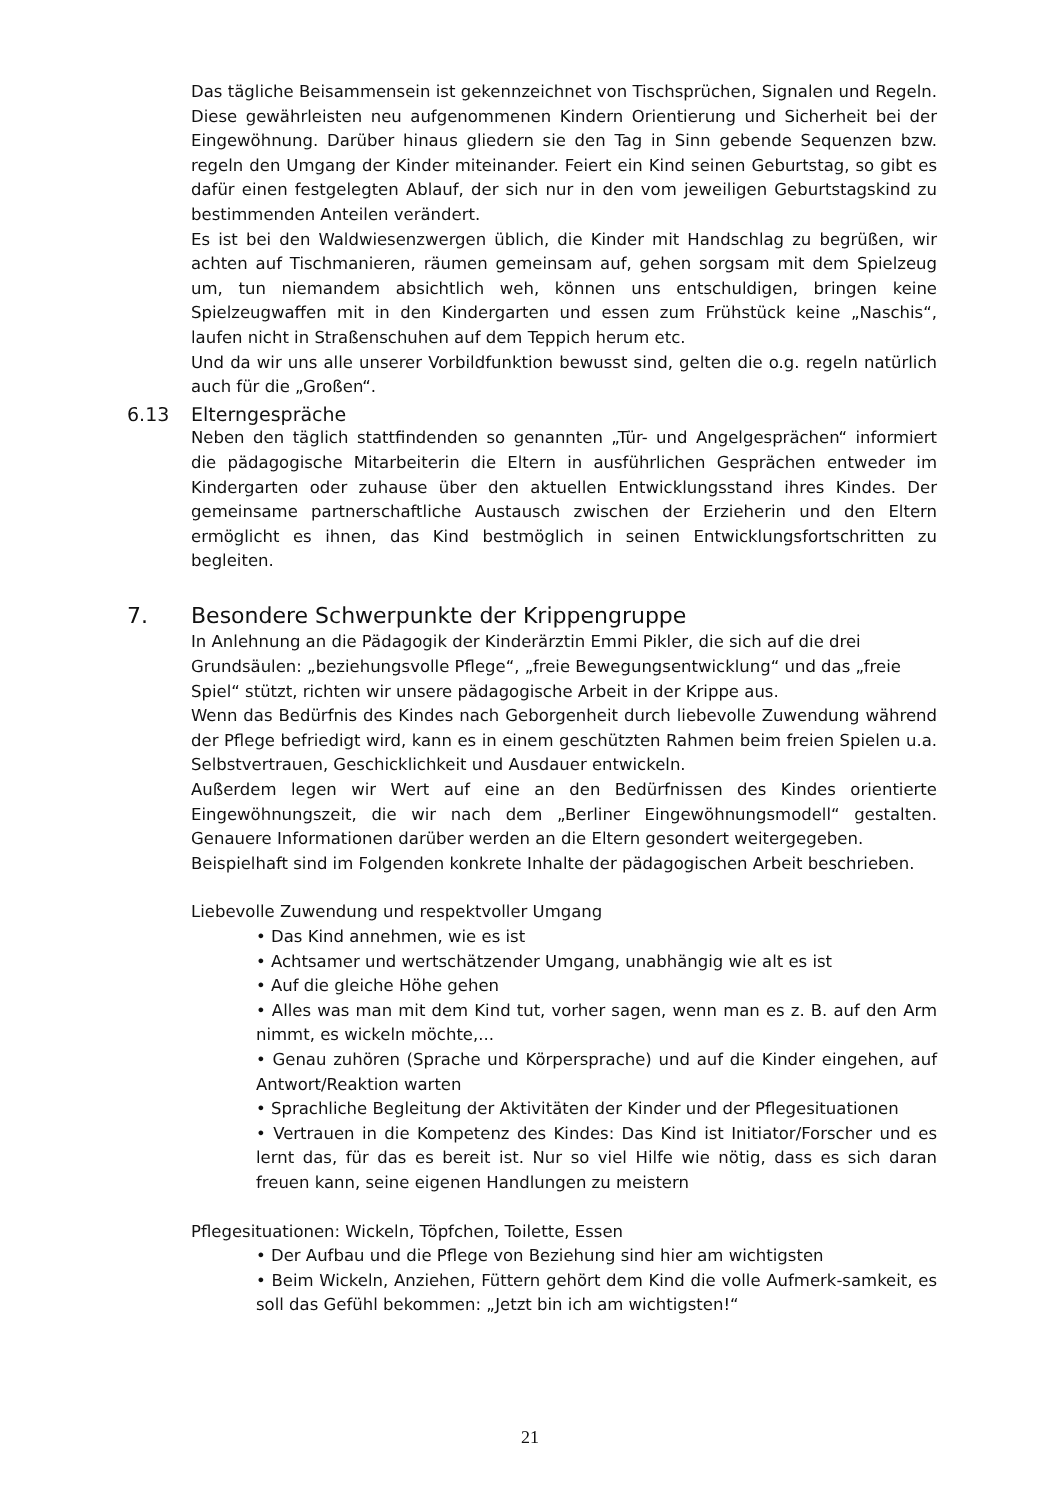Das tägliche Beisammensein ist gekennzeichnet von Tischsprüchen, Signalen und Regeln. Diese gewährleisten neu aufgenommenen Kindern Orientierung und Sicherheit bei der Eingewöhnung. Darüber hinaus gliedern sie den Tag in Sinn gebende Sequenzen bzw. regeln den Umgang der Kinder miteinander. Feiert ein Kind seinen Geburtstag, so gibt es dafür einen festgelegten Ablauf, der sich nur in den vom jeweiligen Geburtstagskind zu bestimmenden Anteilen verändert.
Es ist bei den Waldwiesenzwergen üblich, die Kinder mit Handschlag zu begrüßen, wir achten auf Tischmanieren, räumen gemeinsam auf, gehen sorgsam mit dem Spielzeug um, tun niemandem absichtlich weh, können uns entschuldigen, bringen keine Spielzeugwaffen mit in den Kindergarten und essen zum Frühstück keine „Naschis“, laufen nicht in Straßenschuhen auf dem Teppich herum etc.
Und da wir uns alle unserer Vorbildfunktion bewusst sind, gelten die o.g. regeln natürlich auch für die „Großen“.
6.13 Elterngespräche
Neben den täglich stattfindenden so genannten „Tür- und Angelgesprächen“ informiert die pädagogische Mitarbeiterin die Eltern in ausführlichen Gesprächen entweder im Kindergarten oder zuhause über den aktuellen Entwicklungsstand ihres Kindes. Der gemeinsame partnerschaftliche Austausch zwischen der Erzieherin und den Eltern ermöglicht es ihnen, das Kind bestmöglich in seinen Entwicklungsfortschritten zu begleiten.
7. Besondere Schwerpunkte der Krippengruppe
In Anlehnung an die Pädagogik der Kinderärztin Emmi Pikler, die sich auf die drei Grundsäulen: „beziehungsvolle Pflege“, „freie Bewegungsentwicklung“ und das „freie Spiel“ stützt, richten wir unsere pädagogische Arbeit in der Krippe aus.
Wenn das Bedürfnis des Kindes nach Geborgenheit durch liebevolle Zuwendung während der Pflege befriedigt wird, kann es in einem geschützten Rahmen beim freien Spielen u.a. Selbstvertrauen, Geschicklichkeit und Ausdauer entwickeln.
Außerdem legen wir Wert auf eine an den Bedürfnissen des Kindes orientierte Eingewöhnungszeit, die wir nach dem „Berliner Eingewöhnungsmodell“ gestalten. Genauere Informationen darüber werden an die Eltern gesondert weitergegeben.
Beispielhaft sind im Folgenden konkrete Inhalte der pädagogischen Arbeit beschrieben.
Liebevolle Zuwendung und respektvoller Umgang
• Das Kind annehmen, wie es ist
• Achtsamer und wertschätzender Umgang, unabhängig wie alt es ist
• Auf die gleiche Höhe gehen
• Alles was man mit dem Kind tut, vorher sagen, wenn man es z. B. auf den Arm nimmt, es wickeln möchte,...
• Genau zuhören (Sprache und Körpersprache) und auf die Kinder eingehen, auf Antwort/Reaktion warten
• Sprachliche Begleitung der Aktivitäten der Kinder und der Pflegesituationen
• Vertrauen in die Kompetenz des Kindes: Das Kind ist Initiator/Forscher und es lernt das, für das es bereit ist. Nur so viel Hilfe wie nötig, dass es sich daran freuen kann, seine eigenen Handlungen zu meistern
Pflegesituationen: Wickeln, Töpfchen, Toilette, Essen
• Der Aufbau und die Pflege von Beziehung sind hier am wichtigsten
• Beim Wickeln, Anziehen, Füttern gehört dem Kind die volle Aufmerk-samkeit, es soll das Gefühl bekommen: „Jetzt bin ich am wichtigsten!“
21